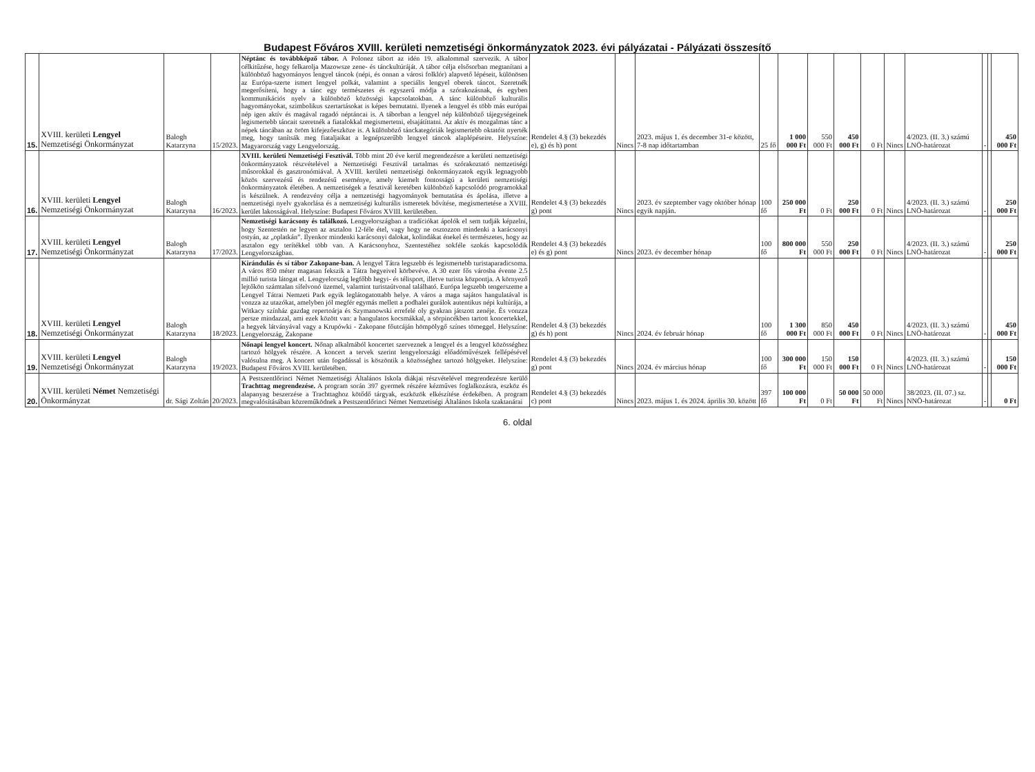Budapest Főváros XVIII. kerületi nemzetiségi önkormányzatok 2023. évi pályázatai - Pályázati összesítő
| 15. | XVIII. kerületi Lengyel Nemzetiségi Önkormányzat | Balogh Katarzyna | 15/2023. | Néptánc és továbbképző tábor. A Polonez tábort az idén 19. alkalommal szervezik. A tábor célkitűzése, hogy felkarolja Mazowsze zene- és tánckultúráját. A tábor célja elsősorban megtanítani a különböző hagyományos lengyel táncok (népi, és onnan a városi folklór) alapvető lépéseit, különösen az Európa-szerte ismert lengyel polkát, valamint a speciális lengyel oberek táncot. Szeretnék megerősíteni, hogy a tánc egy természetes és egyszerű módja a szórakozásnak, és egyben kommunikációs nyelv a különböző közösségi kapcsolatokban. A tánc különböző kulturális hagyományokat, szimbolikus szertartásokat is képes bemutatni. Ilyenek a lengyel és több más európai nép igen aktív és magával ragadó néptáncai is. A táborban a lengyel nép különböző tájegységeinek legismertebb táncait szeretnék a fiatalokkal megismertetni, elsajátíttatni. Az aktív és mozgalmas tánc a népek táncában az öröm kifejezőeszköze is. A különböző tánckategóriák legismertebb oktatóit nyerték meg, hogy tanítsák meg fiataljaikat a legnépszerűbb lengyel táncok alaplépéseire. Helyszíne: Magyarország vagy Lengyelország. | Rendelet 4.§ (3) bekezdés e), g) és h) pont | Nincs | 2023. május 1. és december 31-e között, 7-8 nap időtartamban | 25 fő | 1 000 000 Ft | 550 000 Ft | 450 000 Ft | 0 Ft | Nincs | 4/2023. (II. 3.) számú LNÖ-határozat | - | | 450 000 Ft |
| 16. | XVIII. kerületi Lengyel Nemzetiségi Önkormányzat | Balogh Katarzyna | 16/2023. | XVIII. kerületi Nemzetiségi Fesztivál. Több mint 20 éve kerül megrendezésre a kerületi nemzetiségi önkormányzatok részvételével a Nemzetiségi Fesztivál tartalmas és szórakoztató nemzetiségi műsorokkal és gasztronómiával. A XVIII. kerületi nemzetiségi önkormányzatok egyik legnagyobb közös szervezésű és rendezésű eseménye, amely kiemelt fontosságú a kerületi nemzetiségi önkormányzatok életében. A nemzetiségek a fesztivál keretében különböző kapcsolódó programokkal is készülnek. A rendezvény célja a nemzetiségi hagyományok bemutatása és ápolása, illetve a nemzetiségi nyelv gyakorlása és a nemzetiségi kulturális ismeretek bővítése, megismertetése a XVIII. kerület lakosságával. Helyszíne: Budapest Főváros XVIII. kerületében. | Rendelet 4.§ (3) bekezdés g) pont | Nincs | 2023. év szeptember vagy október hónap egyik napján. | 100 fő | 250 000 Ft | 0 Ft | 250 000 Ft | 0 Ft | Nincs | 4/2023. (II. 3.) számú LNÖ-határozat | - | | 250 000 Ft |
| 17. | XVIII. kerületi Lengyel Nemzetiségi Önkormányzat | Balogh Katarzyna | 17/2023. | Nemzetiségi karácsony és találkozó. Lengyelországban a tradíciókat ápolók el sem tudják képzelni, hogy Szentestén ne legyen az asztalon 12-féle étel, vagy hogy ne osztozzon mindenki a karácsonyi ostyán, az „oplatkán”. Ilyenkor mindenki karácsonyi dalokat, kolindákat énekel és természetes, hogy az asztalon egy terítékkel több van. A Karácsonyhoz, Szentestéhez sokféle szokás kapcsolódik Lengyelországban. | Rendelet 4.§ (3) bekezdés e) és g) pont | Nincs | 2023. év december hónap | 100 fő | 800 000 Ft | 550 000 Ft | 250 000 Ft | 0 Ft | Nincs | 4/2023. (II. 3.) számú LNÖ-határozat | - | | 250 000 Ft |
| 18. | XVIII. kerületi Lengyel Nemzetiségi Önkormányzat | Balogh Katarzyna | 18/2023. | Kirándulás és sí tábor Zakopane-ban. A lengyel Tátra legszebb és legismertebb turistaparadicsoma. A város 850 méter magasan fekszik a Tátra hegyeivel körbevéve. A 30 ezer fős városba évente 2.5 millió turista látogat el. Lengyelország legfőbb hegyi- és télisport, illetve turista központja. A környező lejtőkön számtalan sífelvonó üzemel, valamint turistaútvonal található. Európa legszebb tengerszeme a Lengyel Tátrai Nemzeti Park egyik leglátogatottabb helye. A város a maga sajátos hangulatával is vonzza az utazókat, amelyben jól megfér egymás mellett a podhalei gurálok autentikus népi kultúrája, a Witkacy színház gazdag repertoárja és Szymanowski errefelé oly gyakran játszott zenéje. És vonzza persze mindazzal, ami ezek között van: a hangulatos kocsmákkal, a sörpincékben tartott koncertekkel, a hegyek látványával vagy a Krupówki - Zakopane főutcáján hömpölygő színes tömeggel. Helyszíne: Lengyelország, Zakopane | Rendelet 4.§ (3) bekezdés g) és h) pont | Nincs | 2024. év február hónap | 100 fő | 1 300 000 Ft | 850 000 Ft | 450 000 Ft | 0 Ft | Nincs | 4/2023. (II. 3.) számú LNÖ-határozat | - | | 450 000 Ft |
| 19. | XVIII. kerületi Lengyel Nemzetiségi Önkormányzat | Balogh Katarzyna | 19/2023. | Nőnapi lengyel koncert. Nőnap alkalmából koncertet szerveznek a lengyel és a lengyel közösséghez tartozó hölgyek részére. A koncert a tervek szerint lengyelországi előadóművészek fellépésével valósulna meg. A koncert után fogadással is köszöntik a közösséghez tartozó hölgyeket. Helyszíne: Budapest Főváros XVIII. kerületében. | Rendelet 4.§ (3) bekezdés g) pont | Nincs | 2024. év március hónap | 100 fő | 300 000 Ft | 150 000 Ft | 150 000 Ft | 0 Ft | Nincs | 4/2023. (II. 3.) számú LNÖ-határozat | - | | 150 000 Ft |
| 20. | XVIII. kerületi Német Nemzetiségi Önkormányzat | dr. Sági Zoltán | 20/2023. | A Pestszentlőrinci Német Nemzetiségi Általános Iskola diákjai részvételével megrendezésre kerülő Trachttag megrendezése. A program során 397 gyermek részére kézműves foglalkozásra, eszköz és alapanyag beszerzése a Trachttaghoz kötődő tárgyak, eszközök elkészítése érdekében. A program megvalósításában közreműködnek a Pestszentlőrinci Német Nemzetiségi Általános Iskola szaktanárai | Rendelet 4.§ (3) bekezdés c) pont | Nincs | 2023. május 1. és 2024. április 30. között | 397 fő | 100 000 Ft | 0 Ft | 50 000 Ft | 50 000 Ft | Nincs | 38/2023. (II. 07.) sz. NNÖ-határozat | - | | 0 Ft |
6. oldal